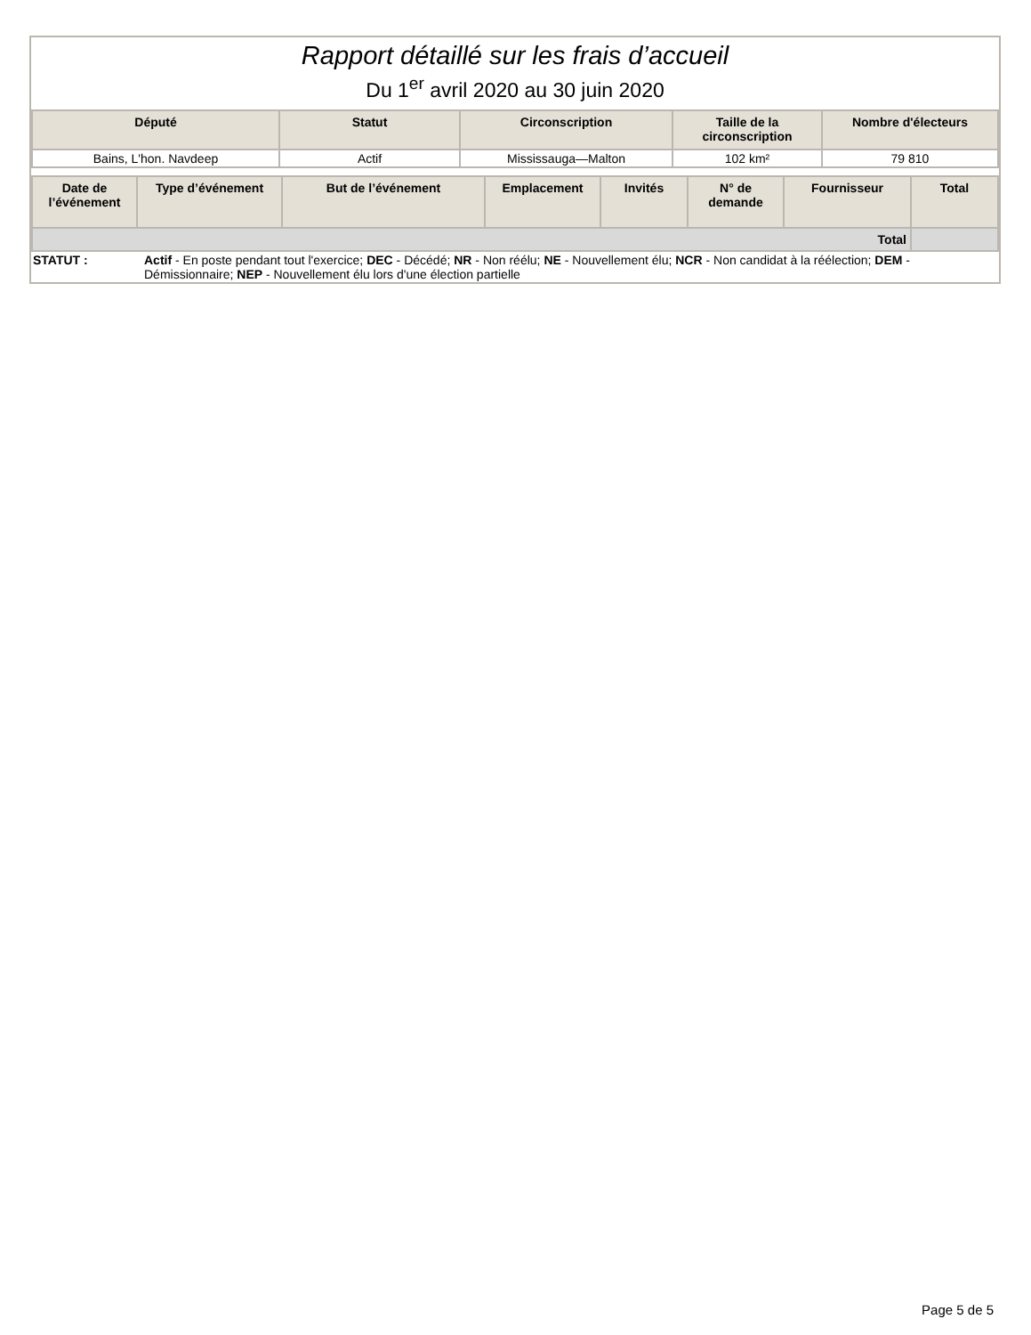Rapport détaillé sur les frais d’accueil
Du 1<sup>er</sup> avril 2020 au 30 juin 2020
| Député | Statut | Circonscription | Taille de la circonscription | Nombre d'électeurs |
| --- | --- | --- | --- | --- |
| Bains, L'hon. Navdeep | Actif | Mississauga—Malton | 102 km² | 79 810 |
| Date de l’événement | Type d’événement | But de l’événement | Emplacement | Invités | N° de demande | Fournisseur | Total |
| --- | --- | --- | --- | --- | --- | --- | --- |
| Total | | | | | | | |
STATUT : Actif - En poste pendant tout l'exercice; DEC - Décédé; NR - Non réélu; NE - Nouvellement élu; NCR - Non candidat à la réélection; DEM - Démissionnaire; NEP - Nouvellement élu lors d'une élection partielle
Page 5 de 5